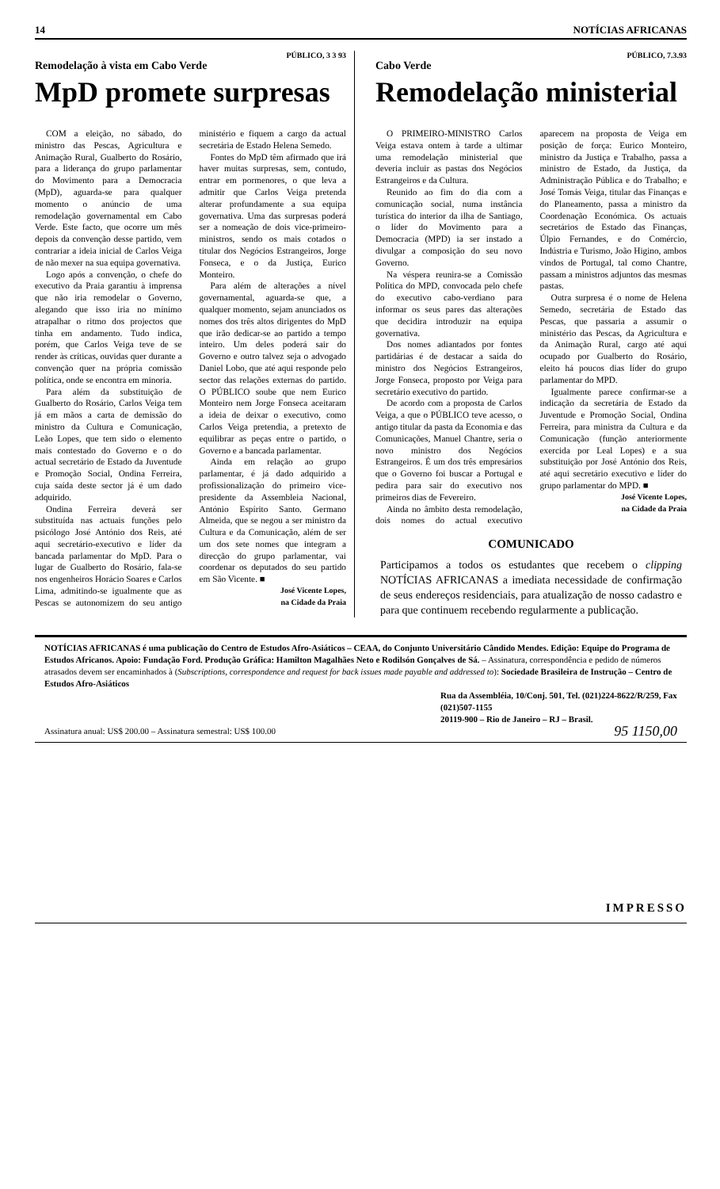14 NOTÍCIAS AFRICANAS
PÚBLICO, 3 3 93
Remodelação à vista em Cabo Verde
MpD promete surpresas
COM a eleição, no sábado, do ministro das Pescas, Agricultura e Animação Rural, Gualberto do Rosário, para a liderança do grupo parlamentar do Movimento para a Democracia (MpD), aguarda-se para qualquer momento o anúncio de uma remodelação governamental em Cabo Verde. Este facto, que ocorre um mês depois da convenção desse partido, vem contrariar a ideia inicial de Carlos Veiga de não mexer na sua equipa governativa.
Logo após a convenção, o chefe do executivo da Praia garantiu à imprensa que não iria remodelar o Governo, alegando que isso iria no mínimo atrapalhar o ritmo dos projectos que tinha em andamento. Tudo indica, porém, que Carlos Veiga teve de se render às críticas, ouvidas quer durante a convenção quer na própria comissão política, onde se encontra em minoria.
Para além da substituição de Gualberto do Rosário, Carlos Veiga tem já em mãos a carta de demissão do ministro da Cultura e Comunicação, Leão Lopes, que tem sido o elemento mais contestado do Governo e o do actual secretário de Estado da Juventude e Promoção Social, Ondina Ferreira, cuja saída deste sector já é um dado adquirido.
Ondina Ferreira deverá ser substituída nas actuais funções pelo psicólogo José António dos Reis, até aqui secretário-executivo e líder da bancada parlamentar do MpD. Para o lugar de Gualberto do Rosário, fala-se nos engenheiros Horácio Soares e Carlos Lima, admitindo-se igualmente que as Pescas se autonomizem do seu antigo ministério e fiquem a cargo da actual secretária de Estado Helena Semedo.
Fontes do MpD têm afirmado que irá haver muitas surpresas, sem, contudo, entrar em pormenores, o que leva a admitir que Carlos Veiga pretenda alterar profundamente a sua equipa governativa. Uma das surpresas poderá ser a nomeação de dois vice-primeiro-ministros, sendo os mais cotados o titular dos Negócios Estrangeiros, Jorge Fonseca, e o da Justiça, Eurico Monteiro.
Para além de alterações a nível governamental, aguarda-se que, a qualquer momento, sejam anunciados os nomes dos três altos dirigentes do MpD que irão dedicar-se ao partido a tempo inteiro. Um deles poderá sair do Governo e outro talvez seja o advogado Daniel Lobo, que até aqui responde pelo sector das relações externas do partido. O PÚBLICO soube que nem Eurico Monteiro nem Jorge Fonseca aceitaram a ideia de deixar o executivo, como Carlos Veiga pretendia, a pretexto de equilibrar as peças entre o partido, o Governo e a bancada parlamentar.
Ainda em relação ao grupo parlamentar, é já dado adquirido a profissionalização do primeiro vice-presidente da Assembleia Nacional, António Espírito Santo. Germano Almeida, que se negou a ser ministro da Cultura e da Comunicação, além de ser um dos sete nomes que integram a direcção do grupo parlamentar, vai coordenar os deputados do seu partido em São Vicente. ■
José Vicente Lopes,
na Cidade da Praia
PÚBLICO, 7.3.93
Cabo Verde
Remodelação ministerial
O PRIMEIRO-MINISTRO Carlos Veiga estava ontem à tarde a ultimar uma remodelação ministerial que deveria incluir as pastas dos Negócios Estrangeiros e da Cultura.
Reunido ao fim do dia com a comunicação social, numa instância turística do interior da ilha de Santiago, o líder do Movimento para a Democracia (MPD) ia ser instado a divulgar a composição do seu novo Governo.
Na véspera reunira-se a Comissão Política do MPD, convocada pelo chefe do executivo cabo-verdiano para informar os seus pares das alterações que decidira introduzir na equipa governativa.
Dos nomes adiantados por fontes partidárias é de destacar a saída do ministro dos Negócios Estrangeiros, Jorge Fonseca, proposto por Veiga para secretário executivo do partido.
De acordo com a proposta de Carlos Veiga, a que o PÚBLICO teve acesso, o antigo titular da pasta da Economia e das Comunicações, Manuel Chantre, seria o novo ministro dos Negócios Estrangeiros. É um dos três empresários que o Governo foi buscar a Portugal e pedira para sair do executivo nos primeiros dias de Fevereiro.
Ainda no âmbito desta remodelação, dois nomes do actual executivo aparecem na proposta de Veiga em posição de força: Eurico Monteiro, ministro da Justiça e Trabalho, passa a ministro de Estado, da Justiça, da Administração Pública e do Trabalho; e José Tomás Veiga, titular das Finanças e do Planeamento, passa a ministro da Coordenação Económica. Os actuais secretários de Estado das Finanças, Úlpio Fernandes, e do Comércio, Indústria e Turismo, João Higino, ambos vindos de Portugal, tal como Chantre, passam a ministros adjuntos das mesmas pastas.
Outra surpresa é o nome de Helena Semedo, secretária de Estado das Pescas, que passaria a assumir o ministério das Pescas, da Agricultura e da Animação Rural, cargo até aqui ocupado por Gualberto do Rosário, eleito há poucos dias líder do grupo parlamentar do MPD.
Igualmente parece confirmar-se a indicação da secretária de Estado da Juventude e Promoção Social, Ondina Ferreira, para ministra da Cultura e da Comunicação (função anteriormente exercida por Leal Lopes) e a sua substituição por José António dos Reis, até aqui secretário executivo e líder do grupo parlamentar do MPD. ■
José Vicente Lopes,
na Cidade da Praia
COMUNICADO
Participamos a todos os estudantes que recebem o clipping NOTÍCIAS AFRICANAS a imediata necessidade de confirmação de seus endereços residenciais, para atualização de nosso cadastro e para que continuem recebendo regularmente a publicação.
NOTÍCIAS AFRICANAS é uma publicação do Centro de Estudos Afro-Asiáticos – CEAA, do Conjunto Universitário Cândido Mendes. Edição: Equipe do Programa de Estudos Africanos. Apoio: Fundação Ford. Produção Gráfica: Hamilton Magalhães Neto e Rodilsón Gonçalves de Sá. – Assinatura, correspondência e pedido de números atrasados devem ser encaminhados à (Subscriptions, correspondence and request for back issues made payable and addressed to): Sociedade Brasileira de Instrução – Centro de Estudos Afro-Asiáticos
Rua da Assembléia, 10/Conj. 501, Tel. (021)224-8622/R/259, Fax (021)507-1155
20119-900 – Rio de Janeiro – RJ – Brasil.
Assinatura anual: US$ 200.00 – Assinatura semestral: US$ 100.00 95 1150,00
IMPRESSO